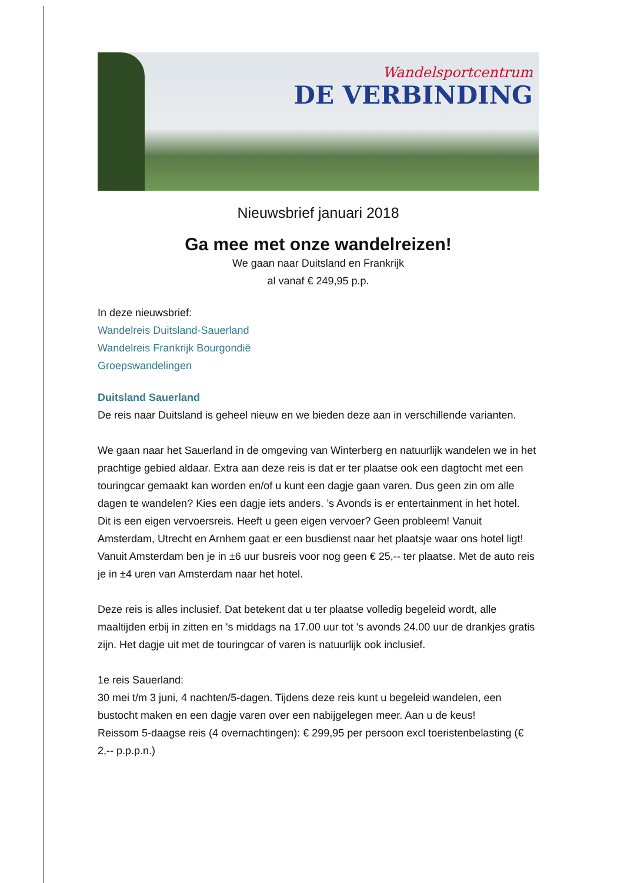Wandelsportcentrum
DE VERBINDING
Nieuwsbrief januari 2018
Ga mee met onze wandelreizen!
We gaan naar Duitsland en Frankrijk
al vanaf € 249,95 p.p.
In deze nieuwsbrief:
Wandelreis Duitsland-Sauerland
Wandelreis Frankrijk Bourgondië
Groepswandelingen
Duitsland Sauerland
De reis naar Duitsland is geheel nieuw en we bieden deze aan in verschillende varianten.
We gaan naar het Sauerland in de omgeving van Winterberg en natuurlijk wandelen we in het prachtige gebied aldaar. Extra aan deze reis is dat er ter plaatse ook een dagtocht met een touringcar gemaakt kan worden en/of u kunt een dagje gaan varen. Dus geen zin om alle dagen te wandelen? Kies een dagje iets anders. ’s Avonds is er entertainment in het hotel.
Dit is een eigen vervoersreis. Heeft u geen eigen vervoer? Geen probleem! Vanuit Amsterdam, Utrecht en Arnhem gaat er een busdienst naar het plaatsje waar ons hotel ligt! Vanuit Amsterdam ben je in ±6 uur busreis voor nog geen € 25,-- ter plaatse. Met de auto reis je in ±4 uren van Amsterdam naar het hotel.
Deze reis is alles inclusief. Dat betekent dat u ter plaatse volledig begeleid wordt, alle maaltijden erbij in zitten en 's middags na 17.00 uur tot 's avonds 24.00 uur de drankjes gratis zijn. Het dagje uit met de touringcar of varen is natuurlijk ook inclusief.
1e reis Sauerland:
30 mei t/m 3 juni, 4 nachten/5-dagen. Tijdens deze reis kunt u begeleid wandelen, een bustocht maken en een dagje varen over een nabijgelegen meer. Aan u de keus!
Reissom 5-daagse reis (4 overnachtingen): € 299,95 per persoon excl toeristenbelasting (€ 2,-- p.p.p.n.)